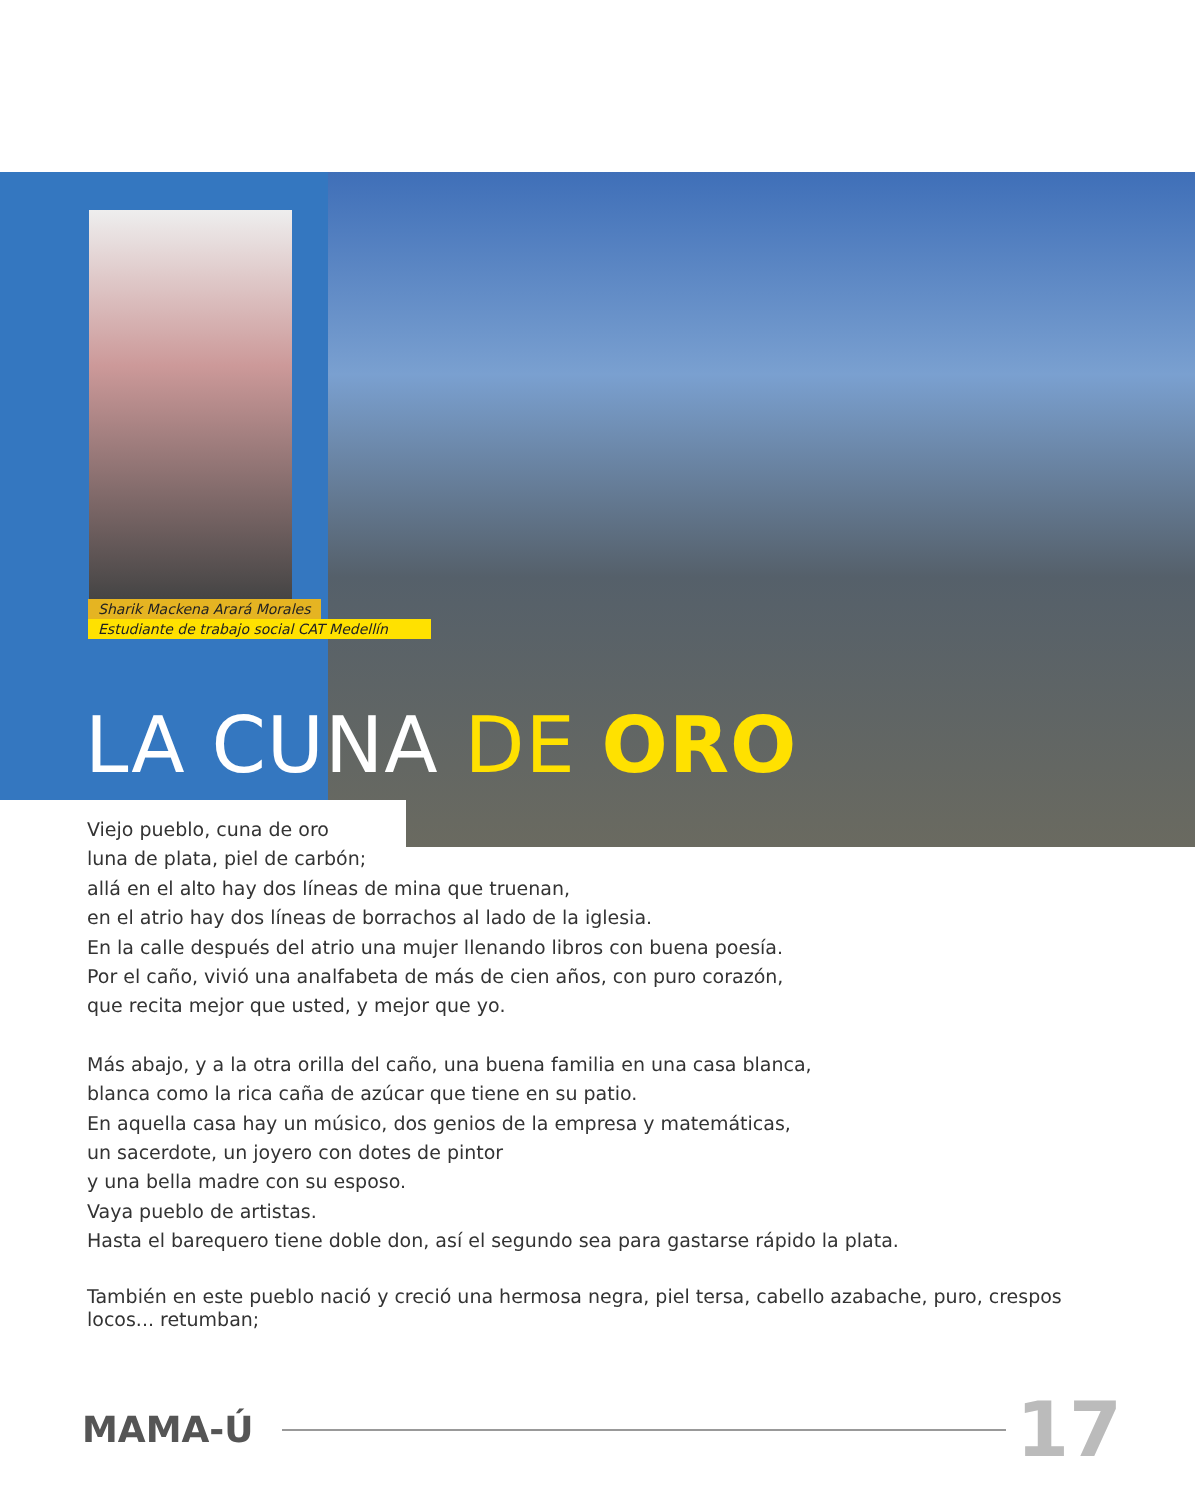Sharik Mackena Arará Morales
Estudiante de trabajo social CAT Medellín
LA CUNA DE ORO
Viejo pueblo, cuna de oro
luna de plata, piel de carbón;
allá en el alto hay dos líneas de mina que truenan,
en el atrio hay dos líneas de borrachos al lado de la iglesia.
En la calle después del atrio una mujer llenando libros con buena poesía.
Por el caño, vivió una analfabeta de más de cien años, con puro corazón,
que recita mejor que usted, y mejor que yo.
Más abajo, y a la otra orilla del caño, una buena familia en una casa blanca,
blanca como la rica caña de azúcar que tiene en su patio.
En aquella casa hay un músico, dos genios de la empresa y matemáticas,
un sacerdote, un joyero con dotes de pintor
y una bella madre con su esposo.
Vaya pueblo de artistas.
Hasta el barequero tiene doble don, así el segundo sea para gastarse rápido la plata.
También en este pueblo nació y creció una hermosa negra, piel tersa, cabello azabache, puro, crespos locos... retumban;
MAMA-Ú 17